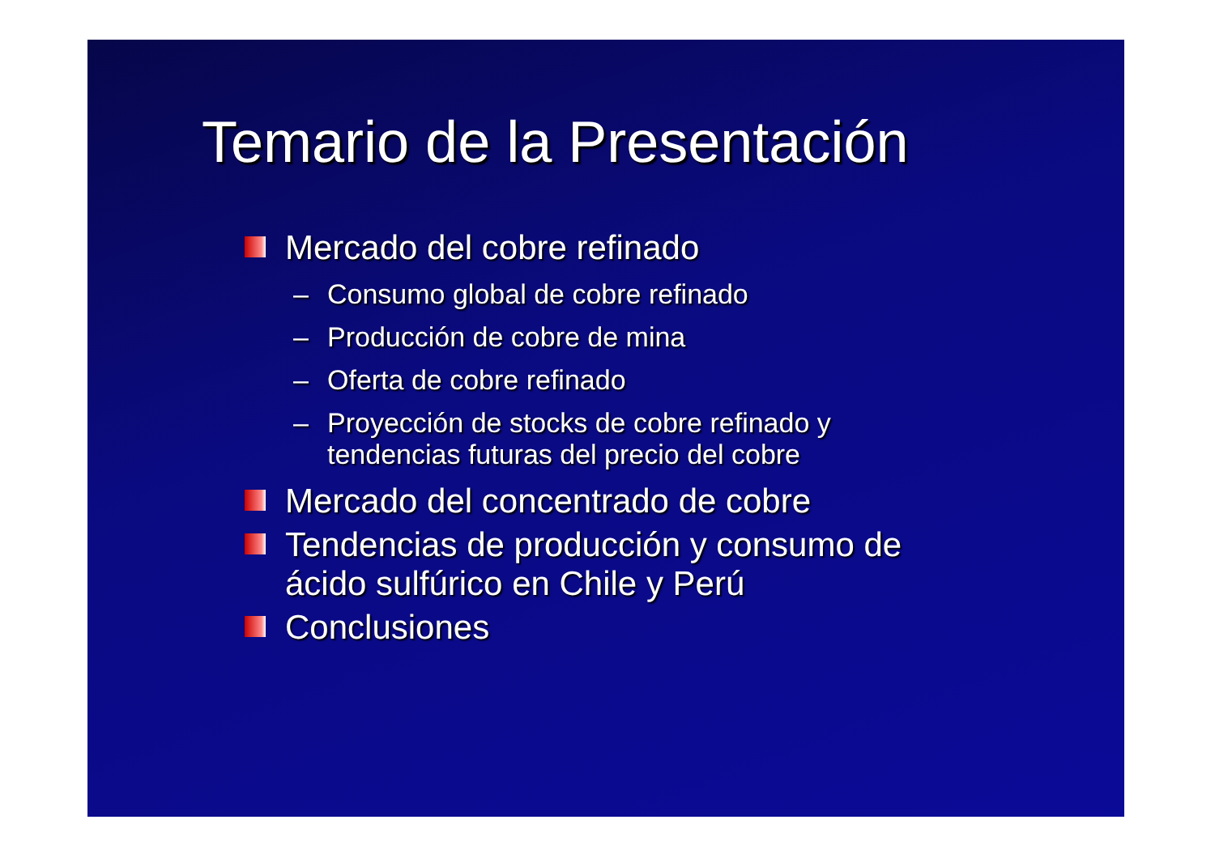Temario de la Presentación
Mercado del cobre refinado
– Consumo global de cobre refinado
– Producción de cobre de mina
– Oferta de cobre refinado
– Proyección de stocks de cobre refinado y
tendencias futuras del precio del cobre
Mercado del concentrado de cobre
Tendencias de producción y consumo de
ácido sulfúrico en Chile y Perú
Conclusiones